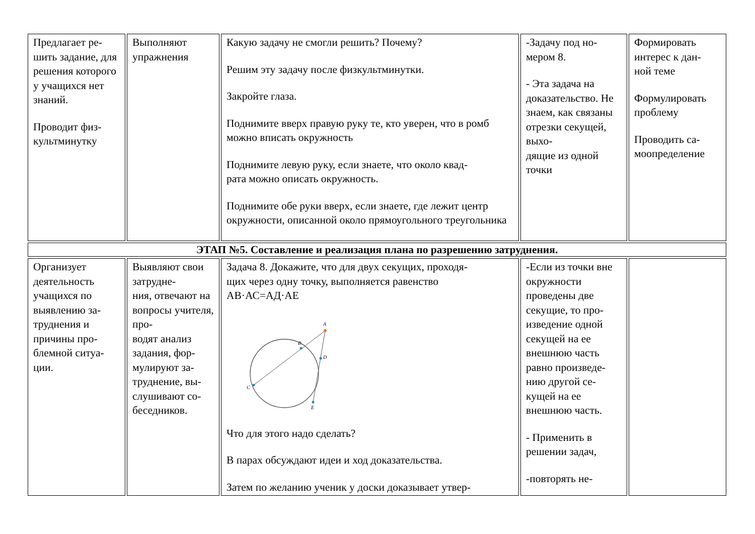| Предлагает ре- шить задание, для решения которого у учащихся нет знаний. Проводит физ- культминутку | Выполняют упражнения | Какую задачу не смогли решить? Почему? Решим эту задачу после физкультминутки. Закройте глаза. Поднимите вверх правую руку те, кто уверен, что в ромб можно вписать окружность Поднимите левую руку, если знаете, что около квад- рата можно описать окружность. Поднимите обе руки вверх, если знаете, где лежит центр окружности, описанной около прямоугольного треугольника | -Задачу под но- мером 8. - Эта задача на доказательство. Не знаем, как связаны отрезки секущей, выхо- дящие из одной точки | Формировать интерес к дан- ной теме Формулировать проблему Проводить са- моопределение |
| ЭТАП №5. Составление и реализация плана по разрешению затруднения. | | | | |
| Организует деятельность учащихся по выявлению за- труднения и причины про- блемной ситуа- ции. | Выявляют свои затрудне- ния, отвечают на вопросы учителя, про- водят анализ задания, фор- мулируют за- труднение, вы- слушивают со- беседников. | Задача 8. Докажите, что для двух секущих, проходя- щих через одну точку, выполняется равенство АВ·АС=АД·АЕ A B D C E Что для этого надо сделать? В парах обсуждают идеи и ход доказательства. Затем по желанию ученик у доски доказывает утвер- | -Если из точки вне окружности проведены две секущие, то про- изведение одной секущей на ее внешнюю часть равно произведе- нию другой се- кущей на ее внешнюю часть. - Применить в решении задач, -повторять не- | |